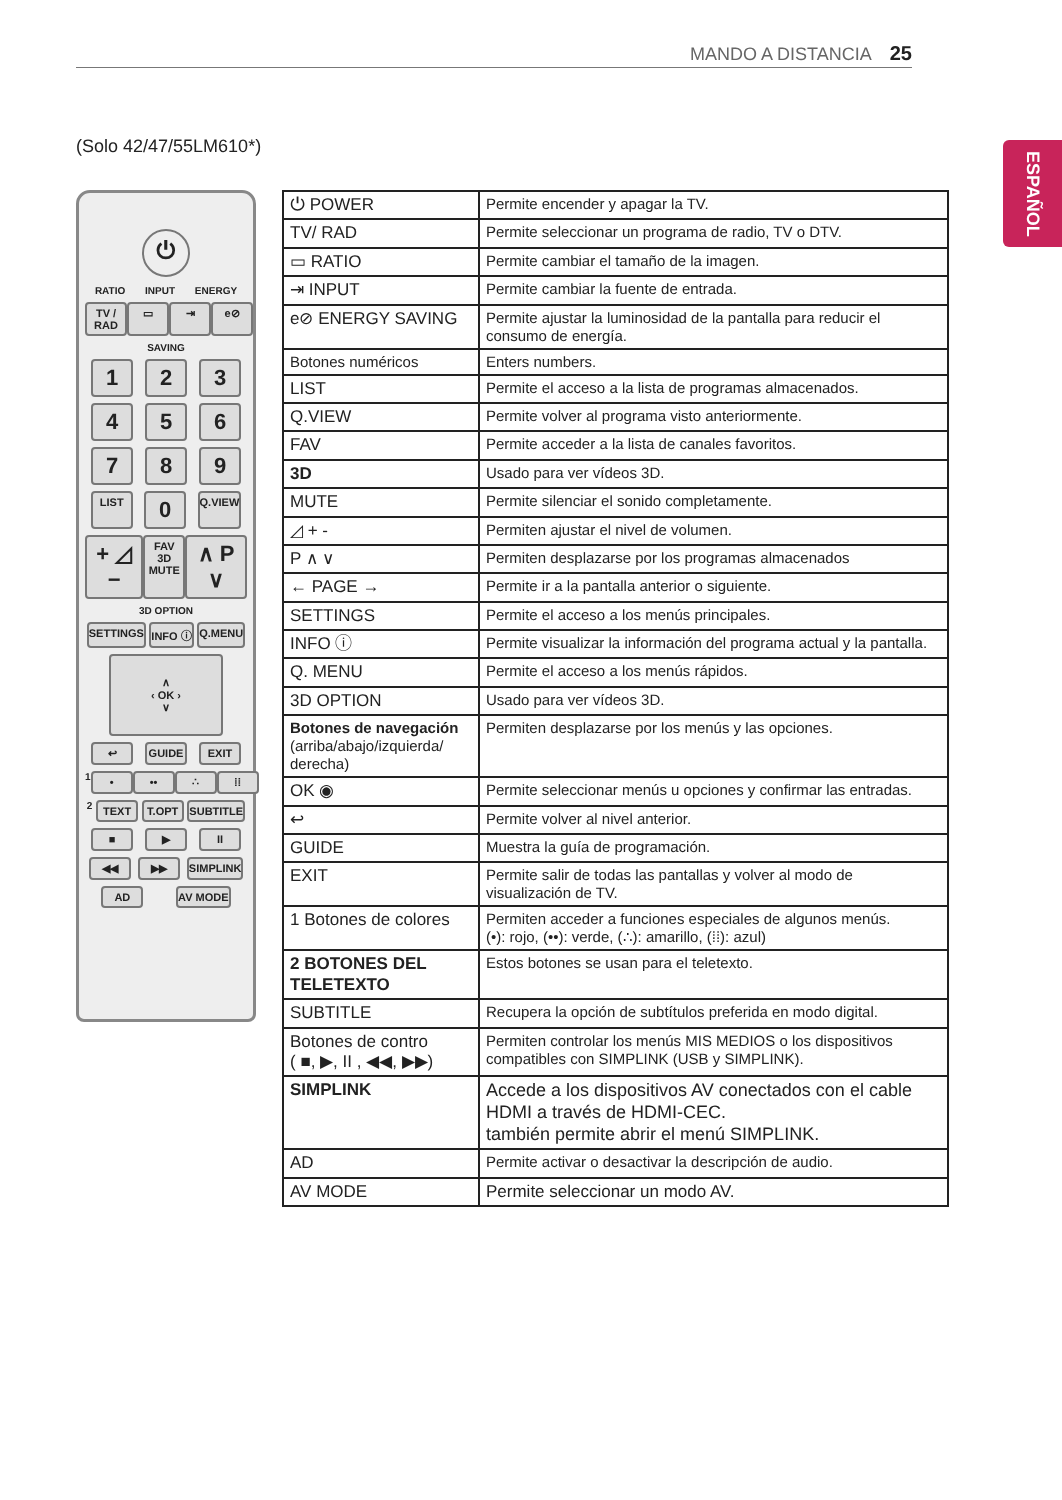MANDO A DISTANCIA 25
ESPAÑOL
(Solo 42/47/55LM610*)
⏻
RATIO INPUT ENERGY
TV / RAD ▭ ⇥ e⊘
SAVING
1 2 3
4 5 6
7 8 9
LIST 0 Q.VIEW
+ ◿ − FAV
3D
MUTE ∧ P ∨
3D OPTION
SETTINGS INFO ⓘ Q.MENU
∧
‹ OK ›
∨
↩ GUIDE EXIT
1 • •• ∴ ⁞⁞
2 TEXT T.OPT SUBTITLE
■ ▶ II
◀◀ ▶▶ SIMPLINK
AD AV MODE
| ⏻ POWER | Permite encender y apagar la TV. |
| TV/ RAD | Permite seleccionar un programa de radio, TV o DTV. |
| ▭ RATIO | Permite cambiar el tamaño de la imagen. |
| ⇥ INPUT | Permite cambiar la fuente de entrada. |
| e⊘ ENERGY SAVING | Permite ajustar la luminosidad de la pantalla para reducir el consumo de energía. |
| Botones numéricos | Enters numbers. |
| LIST | Permite el acceso a la lista de programas almacenados. |
| Q.VIEW | Permite volver al programa visto anteriormente. |
| FAV | Permite acceder a la lista de canales favoritos. |
| 3D | Usado para ver vídeos 3D. |
| MUTE | Permite silenciar el sonido completamente. |
| ◿ + - | Permiten ajustar el nivel de volumen. |
| P ∧ ∨ | Permiten desplazarse por los programas almacenados |
| ← PAGE → | Permite ir a la pantalla anterior o siguiente. |
| SETTINGS | Permite el acceso a los menús principales. |
| INFO ⓘ | Permite visualizar la información del programa actual y la pantalla. |
| Q. MENU | Permite el acceso a los menús rápidos. |
| 3D OPTION | Usado para ver vídeos 3D. |
| Botones de navegación (arriba/abajo/izquierda/ derecha) | Permiten desplazarse por los menús y las opciones. |
| OK ◉ | Permite seleccionar menús u opciones y confirmar las entradas. |
| ↩ | Permite volver al nivel anterior. |
| GUIDE | Muestra la guía de programación. |
| EXIT | Permite salir de todas las pantallas y volver al modo de visualización de TV. |
| 1 Botones de colores | Permiten acceder a funciones especiales de algunos menús. (•): rojo, (••): verde, (∴): amarillo, (⁞⁞): azul) |
| 2 BOTONES DEL TELETEXTO | Estos botones se usan para el teletexto. |
| SUBTITLE | Recupera la opción de subtítulos preferida en modo digital. |
| Botones de contro ( ■, ▶, II , ◀◀, ▶▶) | Permiten controlar los menús MIS MEDIOS o los dispositivos compatibles con SIMPLINK (USB y SIMPLINK). |
| SIMPLINK | Accede a los dispositivos AV conectados con el cable HDMI a través de HDMI-CEC. también permite abrir el menú SIMPLINK. |
| AD | Permite activar o desactivar la descripción de audio. |
| AV MODE | Permite seleccionar un modo AV. |